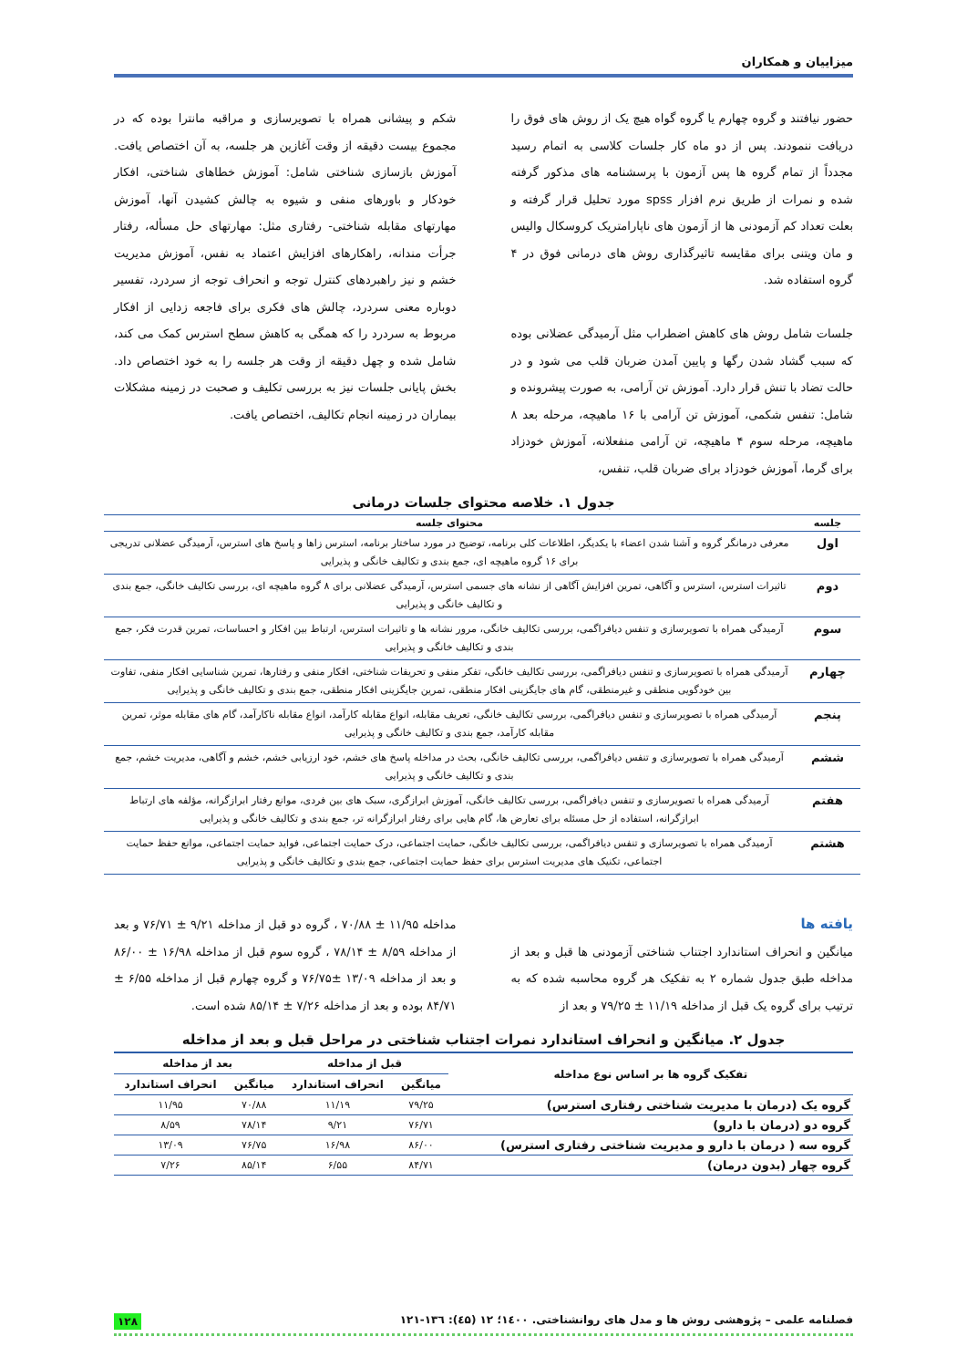میزاییان و همکاران
حضور نیافتند و گروه چهارم یا گروه گواه هیچ یک از روش های فوق را دریافت ننمودند. پس از دو ماه کار جلسات کلاسی به اتمام رسید مجدداً از تمام گروه ها پس آزمون با پرسشنامه های مذکور گرفته شده و نمرات از طریق نرم افزار spss مورد تحلیل قرار گرفته و بعلت تعداد کم آزمودنی ها از آزمون های ناپارامتریک کروسکال والیس و مان ویتنی برای مقایسه تاثیرگذاری روش های درمانی فوق در ۴ گروه استفاده شد.
جلسات شامل روش های کاهش اضطراب مثل آرمیدگی عضلانی بوده که سبب گشاد شدن رگها و پایین آمدن ضربان قلب می شود و در حالت تضاد با تنش قرار دارد. آموزش تن آرامی، به صورت پیشرونده و شامل: تنفس شکمی، آموزش تن آرامی با ۱۶ ماهیچه، مرحله بعد ۸ ماهیچه، مرحله سوم ۴ ماهیچه، تن آرامی منفعلانه، آموزش خودزاد برای گرما، آموزش خودزاد برای ضربان قلب، تنفس،
شکم و پیشانی همراه با تصویرسازی و مراقبه مانترا بوده که در مجموع بیست دقیقه از وقت آغازین هر جلسه، به آن اختصاص یافت. آموزش بازسازی شناختی شامل: آموزش خطاهای شناختی، افکار خودکار و باورهای منفی و شیوه به چالش کشیدن آنها، آموزش مهارتهای مقابله شناختی- رفتاری مثل: مهارتهای حل مسأله، رفتار جرأت مندانه، راهکارهای افزایش اعتماد به نفس، آموزش مدیریت خشم و نیز راهبردهای کنترل توجه و انحراف توجه از سردرد، تفسیر دوباره معنی سردرد، چالش های فکری برای فاجعه زدایی از افکار مربوط به سردرد را که همگی به کاهش سطح استرس کمک می کند، شامل شده و چهل دقیقه از وقت هر جلسه را به خود اختصاص داد. بخش پایانی جلسات نیز به بررسی تکلیف و صحبت در زمینه مشکلات بیماران در زمینه انجام تکالیف، اختصاص یافت.
جدول ۱. خلاصه محتوای جلسات درمانی
| جلسه | محتوای جلسه |
| --- | --- |
| اول | معرفی درمانگر گروه و آشنا شدن اعضاء با یکدیگر، اطلاعات کلی برنامه، توضیح در مورد ساختار برنامه، استرس زاها و پاسخ های استرس، آرمیدگی عضلانی تدریجی برای ۱۶ گروه ماهیچه ای، جمع بندی و تکالیف خانگی و پذیرایی |
| دوم | تاثیرات استرس، استرس و آگاهی، تمرین افزایش آگاهی از نشانه های جسمی استرس، آرمیدگی عضلانی برای ۸ گروه ماهیچه ای، بررسی تکالیف خانگی، جمع بندی و تکالیف خانگی و پذیرایی |
| سوم | آرمیدگی همراه با تصویرسازی و تنفس دیافراگمی، بررسی تکالیف خانگی، مرور نشانه ها و تاثیرات استرس، ارتباط بین افکار و احساسات، تمرین قدرت فکر، جمع بندی و تکالیف خانگی و پذیرایی |
| چهارم | آرمیدگی همراه با تصویرسازی و تنفس دیافراگمی، بررسی تکالیف خانگی، تفکر منفی و تحریفات شناختی، افکار منفی و رفتارها، تمرین شناسایی افکار منفی، تفاوت بین خودگویی منطقی و غیرمنطقی، گام های جایگزینی افکار منطقی، تمرین جایگزینی افکار منطقی، جمع بندی و تکالیف خانگی و پذیرایی |
| پنجم | آرمیدگی همراه با تصویرسازی و تنفس دیافراگمی، بررسی تکالیف خانگی، تعریف مقابله، انواع مقابله کارآمد، انواع مقابله ناکارآمد، گام های مقابله موثر، تمرین مقابله کارآمد، جمع بندی و تکالیف خانگی و پذیرایی |
| ششم | آرمیدگی همراه با تصویرسازی و تنفس دیافراگمی، بررسی تکالیف خانگی، بحث در مداخله پاسخ های خشم، خود ارزیابی خشم، خشم و آگاهی، مدیریت خشم، جمع بندی و تکالیف خانگی و پذیرایی |
| هفتم | آرمیدگی همراه با تصویرسازی و تنفس دیافراگمی، بررسی تکالیف خانگی، آموزش ابرازگری، سبک های بین فردی، موانع رفتار ابرازگرانه، مؤلفه های ارتباط ابرازگرانه، استفاده از حل مسئله برای تعارض ها، گام هایی برای رفتار ابرازگرانه تر، جمع بندی و تکالیف خانگی و پذیرایی |
| هشتم | آرمیدگی همراه با تصویرسازی و تنفس دیافراگمی، بررسی تکالیف خانگی، حمایت اجتماعی، درک حمایت اجتماعی، فواید حمایت اجتماعی، موانع حفظ حمایت اجتماعی، تکنیک های مدیریت استرس برای حفظ حمایت اجتماعی، جمع بندی و تکالیف خانگی و پذیرایی |
یافته ها
میانگین و انحراف استاندارد اجتناب شناختی آزمودنی ها قبل و بعد از مداخله طبق جدول شماره ۲ به تفکیک هر گروه محاسبه شده که به ترتیب برای گروه یک قبل از مداخله ۱۱/۱۹ ± ۷۹/۲۵ و بعد از
مداخله ۱۱/۹۵ ± ۷۰/۸۸ ، گروه دو قبل از مداخله ۹/۲۱ ± ۷۶/۷۱ و بعد از مداخله ۸/۵۹ ± ۷۸/۱۴ ، گروه سوم قبل از مداخله ۱۶/۹۸ ± ۸۶/۰۰ و بعد از مداخله ۱۳/۰۹ ±۷۶/۷۵ و گروه چهارم قبل از مداخله ۶/۵۵ ± ۸۴/۷۱ بوده و بعد از مداخله ۷/۲۶ ± ۸۵/۱۴ شده است.
جدول ۲. میانگین و انحراف استاندارد نمرات اجتناب شناختی در مراحل قبل و بعد از مداخله
| تفکیک گروه ها بر اساس نوع مداخله | قبل از مداخله | | بعد از مداخله | |
| --- | --- | --- | --- | --- |
| | میانگین | انحراف استاندارد | میانگین | انحراف استاندارد |
| گروه یک (درمان با مدیریت شناختی رفتاری استرس) | ۷۹/۲۵ | ۱۱/۱۹ | ۷۰/۸۸ | ۱۱/۹۵ |
| گروه دو (درمان با دارو) | ۷۶/۷۱ | ۹/۲۱ | ۷۸/۱۴ | ۸/۵۹ |
| گروه سه ( درمان با دارو و مدیریت شناختی رفتاری استرس) | ۸۶/۰۰ | ۱۶/۹۸ | ۷۶/۷۵ | ۱۳/۰۹ |
| گروه چهار (بدون درمان) | ۸۴/۷۱ | ۶/۵۵ | ۸۵/۱۴ | ۷/۲۶ |
فصلنامه علمی – پژوهشی روش ها و مدل های روانشناختی. ۱٤۰۰؛ ۱۲ (٤۵): ۱۳٦-۱۲۱ ۱۲۸